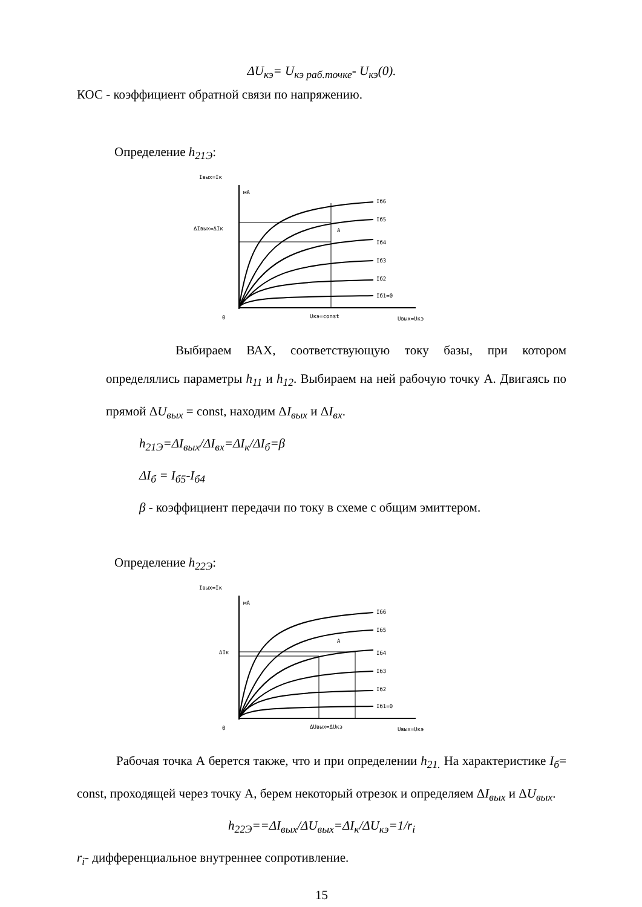ΔU<sub>кэ</sub>= U<sub>кэ раб.точке</sub>- U<sub>кэ</sub>(0).
КОС - коэффициент обратной связи по напряжению.
Определение h<sub>21Э</sub>:
Iвых=Iк
мА
Iб6
Iб5
Iб4
Iб3
Iб2
Iб1=0
ΔIвых=ΔIк
A
0
Uкэ=const
Uвых=Uкэ
Выбираем ВАХ, соответствующую току базы, при котором определялись параметры h<sub>11</sub> и h<sub>12</sub>. Выбираем на ней рабочую точку А. Двигаясь по прямой ΔU<sub>вых</sub> = const, находим ΔI<sub>вых</sub> и ΔI<sub>вх</sub>.
h<sub>21Э</sub>=ΔI<sub>вых</sub>/ΔI<sub>вх</sub>=ΔI<sub>к</sub>/ΔI<sub>б</sub>=β
ΔI<sub>б</sub> = I<sub>б5</sub>-I<sub>б4</sub>
β - коэффициент передачи по току в схеме с общим эмиттером.
Определение h<sub>22Э</sub>:
Iвых=Iк
мА
Iб6
Iб5
Iб4
Iб3
Iб2
Iб1=0
ΔIк
A
0
ΔUвых=ΔUкэ
Uвых=Uкэ
Рабочая точка А берется также, что и при определении h<sub>21.</sub> На характеристике I<sub>б</sub>= const, проходящей через точку А, берем некоторый отрезок и определяем ΔI<sub>вых</sub> и ΔU<sub>вых</sub>.
h<sub>22Э</sub>==ΔI<sub>вых</sub>/ΔU<sub>вых</sub>=ΔI<sub>к</sub>/ΔU<sub>кэ</sub>=1/r<sub>i</sub>
r<sub>i</sub>- дифференциальное внутреннее сопротивление.
15